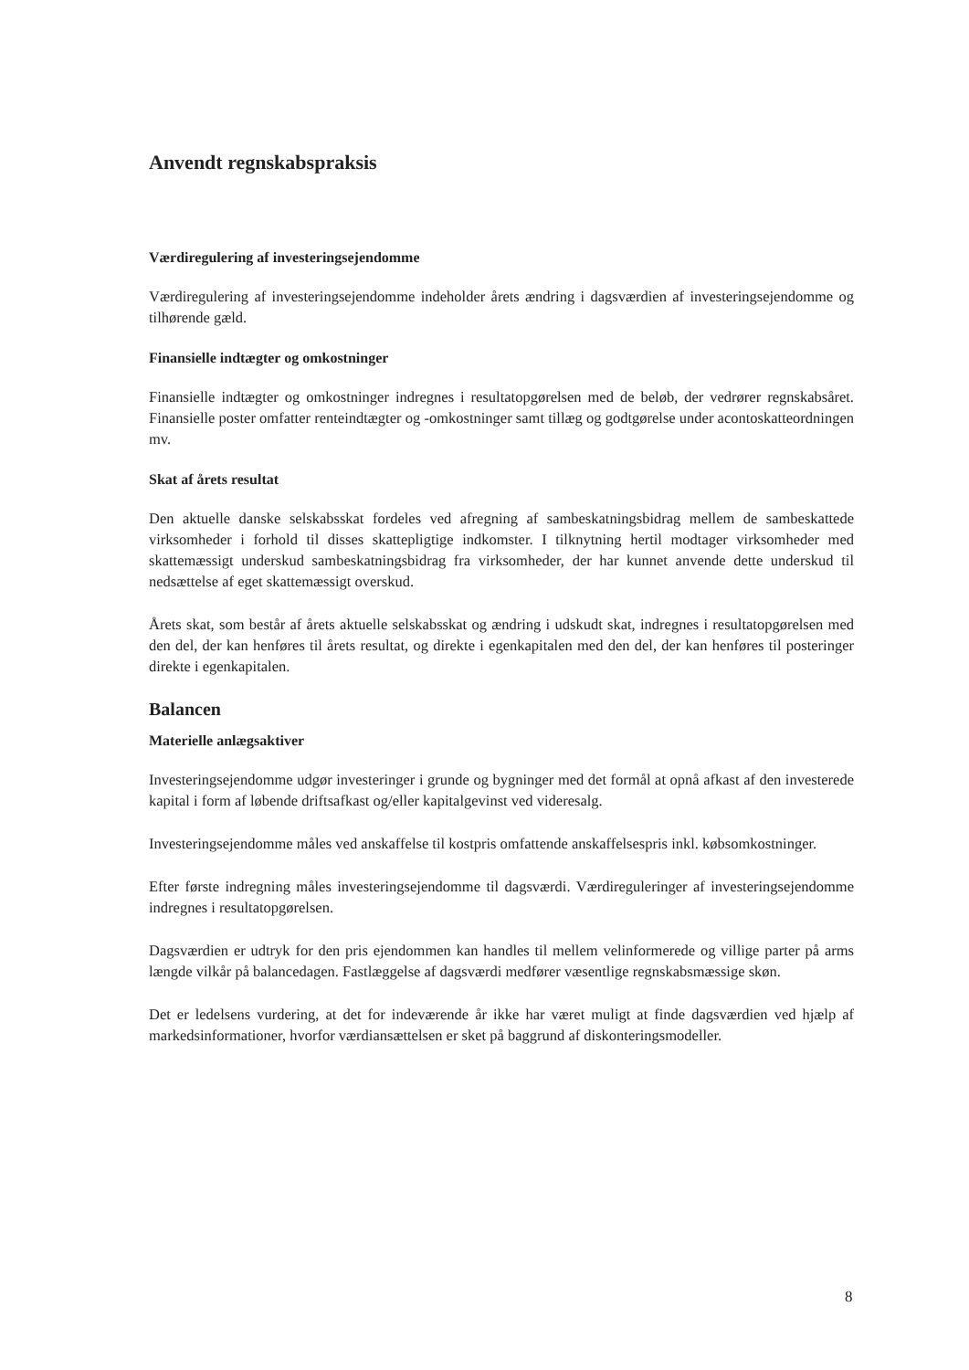Anvendt regnskabspraksis
Værdiregulering af investeringsejendomme
Værdiregulering af investeringsejendomme indeholder årets ændring i dagsværdien af investeringsejendomme og tilhørende gæld.
Finansielle indtægter og omkostninger
Finansielle indtægter og omkostninger indregnes i resultatopgørelsen med de beløb, der vedrører regnskabsåret. Finansielle poster omfatter renteindtægter og -omkostninger samt tillæg og godtgørelse under acontoskatteordningen mv.
Skat af årets resultat
Den aktuelle danske selskabsskat fordeles ved afregning af sambeskatningsbidrag mellem de sambeskattede virksomheder i forhold til disses skattepligtige indkomster. I tilknytning hertil modtager virksomheder med skattemæssigt underskud sambeskatningsbidrag fra virksomheder, der har kunnet anvende dette underskud til nedsættelse af eget skattemæssigt overskud.
Årets skat, som består af årets aktuelle selskabsskat og ændring i udskudt skat, indregnes i resultatopgørelsen med den del, der kan henføres til årets resultat, og direkte i egenkapitalen med den del, der kan henføres til posteringer direkte i egenkapitalen.
Balancen
Materielle anlægsaktiver
Investeringsejendomme udgør investeringer i grunde og bygninger med det formål at opnå afkast af den investerede kapital i form af løbende driftsafkast og/eller kapitalgevinst ved videresalg.
Investeringsejendomme måles ved anskaffelse til kostpris omfattende anskaffelsespris inkl. købsomkostninger.
Efter første indregning måles investeringsejendomme til dagsværdi. Værdireguleringer af investeringsejendomme indregnes i resultatopgørelsen.
Dagsværdien er udtryk for den pris ejendommen kan handles til mellem velinformerede og villige parter på arms længde vilkår på balancedagen. Fastlæggelse af dagsværdi medfører væsentlige regnskabsmæssige skøn.
Det er ledelsens vurdering, at det for indeværende år ikke har været muligt at finde dagsværdien ved hjælp af markedsinformationer, hvorfor værdiansættelsen er sket på baggrund af diskonteringsmodeller.
8